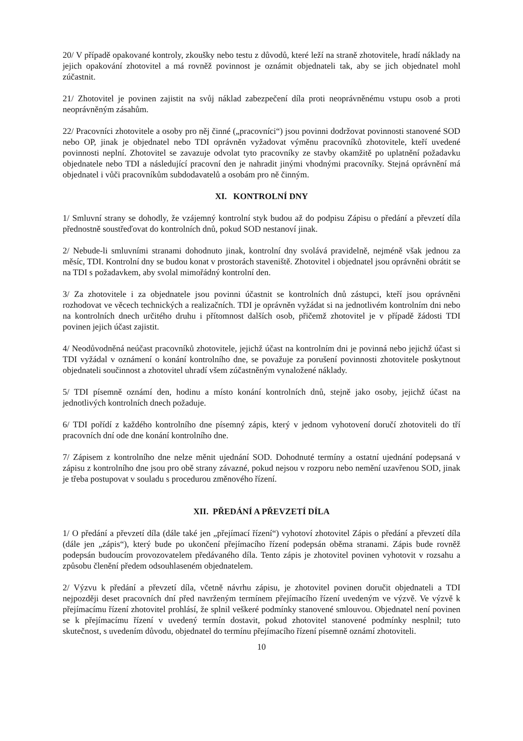20/ V případě opakované kontroly, zkoušky nebo testu z důvodů, které leží na straně zhotovitele, hradí náklady na jejich opakování zhotovitel a má rovněž povinnost je oznámit objednateli tak, aby se jich objednatel mohl zúčastnit.
21/ Zhotovitel je povinen zajistit na svůj náklad zabezpečení díla proti neoprávněnému vstupu osob a proti neoprávněným zásahům.
22/ Pracovníci zhotovitele a osoby pro něj činné („pracovníci“) jsou povinni dodržovat povinnosti stanovené SOD nebo OP, jinak je objednatel nebo TDI oprávněn vyžadovat výměnu pracovníků zhotovitele, kteří uvedené povinnosti neplní. Zhotovitel se zavazuje odvolat tyto pracovníky ze stavby okamžitě po uplatnění požadavku objednatele nebo TDI a následující pracovní den je nahradit jinými vhodnými pracovníky. Stejná oprávnění má objednatel i vůči pracovníkům subdodavatelů a osobám pro ně činným.
XI. KONTROLNÍ DNY
1/ Smluvní strany se dohodly, že vzájemný kontrolní styk budou až do podpisu Zápisu o předání a převzetí díla přednostně soustřeďovat do kontrolních dnů, pokud SOD nestanoví jinak.
2/ Nebude-li smluvními stranami dohodnuto jinak, kontrolní dny svolává pravidelně, nejméně však jednou za měsíc, TDI. Kontrolní dny se budou konat v prostorách staveniště. Zhotovitel i objednatel jsou oprávněni obrátit se na TDI s požadavkem, aby svolal mimořádný kontrolní den.
3/ Za zhotovitele i za objednatele jsou povinni účastnit se kontrolních dnů zástupci, kteří jsou oprávněni rozhodovat ve věcech technických a realizačních. TDI je oprávněn vyžádat si na jednotlivém kontrolním dni nebo na kontrolních dnech určitého druhu i přítomnost dalších osob, přičemž zhotovitel je v případě žádosti TDI povinen jejich účast zajistit.
4/ Neodůvodněná neúčast pracovníků zhotovitele, jejichž účast na kontrolním dni je povinná nebo jejichž účast si TDI vyžádal v oznámení o konání kontrolního dne, se považuje za porušení povinnosti zhotovitele poskytnout objednateli součinnost a zhotovitel uhradí všem zúčastněným vynaložené náklady.
5/ TDI písemně oznámí den, hodinu a místo konání kontrolních dnů, stejně jako osoby, jejichž účast na jednotlivých kontrolních dnech požaduje.
6/ TDI pořídí z každého kontrolního dne písemný zápis, který v jednom vyhotovení doručí zhotoviteli do tří pracovních dní ode dne konání kontrolního dne.
7/ Zápisem z kontrolního dne nelze měnit ujednání SOD. Dohodnuté termíny a ostatní ujednání podepsaná v zápisu z kontrolního dne jsou pro obě strany závazné, pokud nejsou v rozporu nebo nemění uzavřenou SOD, jinak je třeba postupovat v souladu s procedurou změnového řízení.
XII. PŘEDÁNÍ A PŘEVZETÍ DÍLA
1/ O předání a převzetí díla (dále také jen „přejímací řízení“) vyhotoví zhotovitel Zápis o předání a převzetí díla (dále jen „zápis“), který bude po ukončení přejímacího řízení podepsán oběma stranami. Zápis bude rovněž podepsán budoucím provozovatelem předávaného díla. Tento zápis je zhotovitel povinen vyhotovit v rozsahu a způsobu členění předem odsouhlaseném objednatelem.
2/ Výzvu k předání a převzetí díla, včetně návrhu zápisu, je zhotovitel povinen doručit objednateli a TDI nejpozději deset pracovních dní před navrženým termínem přejímacího řízení uvedeným ve výzvě. Ve výzvě k přejímacímu řízení zhotovitel prohlásí, že splnil veškeré podmínky stanovené smlouvou. Objednatel není povinen se k přejímacímu řízení v uvedený termín dostavit, pokud zhotovitel stanovené podmínky nesplnil; tuto skutečnost, s uvedením důvodu, objednatel do termínu přejímacího řízení písemně oznámí zhotoviteli.
10